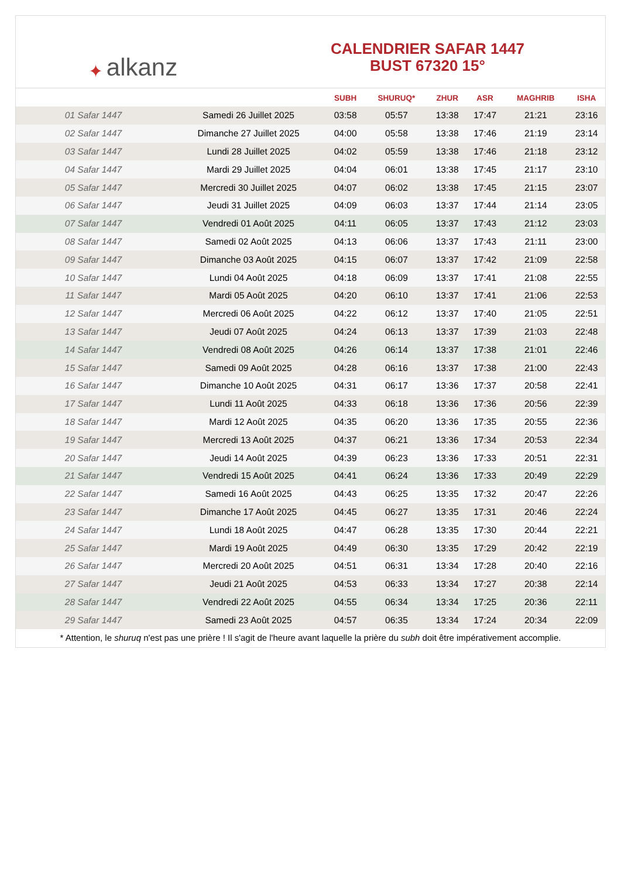✦ alkanz
CALENDRIER SAFAR 1447
BUST 67320 15°
| | | SUBH | SHURUQ* | ZHUR | ASR | MAGHRIB | ISHA |
| --- | --- | --- | --- | --- | --- | --- | --- |
| 01 Safar 1447 | Samedi 26 Juillet 2025 | 03:58 | 05:57 | 13:38 | 17:47 | 21:21 | 23:16 |
| 02 Safar 1447 | Dimanche 27 Juillet 2025 | 04:00 | 05:58 | 13:38 | 17:46 | 21:19 | 23:14 |
| 03 Safar 1447 | Lundi 28 Juillet 2025 | 04:02 | 05:59 | 13:38 | 17:46 | 21:18 | 23:12 |
| 04 Safar 1447 | Mardi 29 Juillet 2025 | 04:04 | 06:01 | 13:38 | 17:45 | 21:17 | 23:10 |
| 05 Safar 1447 | Mercredi 30 Juillet 2025 | 04:07 | 06:02 | 13:38 | 17:45 | 21:15 | 23:07 |
| 06 Safar 1447 | Jeudi 31 Juillet 2025 | 04:09 | 06:03 | 13:37 | 17:44 | 21:14 | 23:05 |
| 07 Safar 1447 | Vendredi 01 Août 2025 | 04:11 | 06:05 | 13:37 | 17:43 | 21:12 | 23:03 |
| 08 Safar 1447 | Samedi 02 Août 2025 | 04:13 | 06:06 | 13:37 | 17:43 | 21:11 | 23:00 |
| 09 Safar 1447 | Dimanche 03 Août 2025 | 04:15 | 06:07 | 13:37 | 17:42 | 21:09 | 22:58 |
| 10 Safar 1447 | Lundi 04 Août 2025 | 04:18 | 06:09 | 13:37 | 17:41 | 21:08 | 22:55 |
| 11 Safar 1447 | Mardi 05 Août 2025 | 04:20 | 06:10 | 13:37 | 17:41 | 21:06 | 22:53 |
| 12 Safar 1447 | Mercredi 06 Août 2025 | 04:22 | 06:12 | 13:37 | 17:40 | 21:05 | 22:51 |
| 13 Safar 1447 | Jeudi 07 Août 2025 | 04:24 | 06:13 | 13:37 | 17:39 | 21:03 | 22:48 |
| 14 Safar 1447 | Vendredi 08 Août 2025 | 04:26 | 06:14 | 13:37 | 17:38 | 21:01 | 22:46 |
| 15 Safar 1447 | Samedi 09 Août 2025 | 04:28 | 06:16 | 13:37 | 17:38 | 21:00 | 22:43 |
| 16 Safar 1447 | Dimanche 10 Août 2025 | 04:31 | 06:17 | 13:36 | 17:37 | 20:58 | 22:41 |
| 17 Safar 1447 | Lundi 11 Août 2025 | 04:33 | 06:18 | 13:36 | 17:36 | 20:56 | 22:39 |
| 18 Safar 1447 | Mardi 12 Août 2025 | 04:35 | 06:20 | 13:36 | 17:35 | 20:55 | 22:36 |
| 19 Safar 1447 | Mercredi 13 Août 2025 | 04:37 | 06:21 | 13:36 | 17:34 | 20:53 | 22:34 |
| 20 Safar 1447 | Jeudi 14 Août 2025 | 04:39 | 06:23 | 13:36 | 17:33 | 20:51 | 22:31 |
| 21 Safar 1447 | Vendredi 15 Août 2025 | 04:41 | 06:24 | 13:36 | 17:33 | 20:49 | 22:29 |
| 22 Safar 1447 | Samedi 16 Août 2025 | 04:43 | 06:25 | 13:35 | 17:32 | 20:47 | 22:26 |
| 23 Safar 1447 | Dimanche 17 Août 2025 | 04:45 | 06:27 | 13:35 | 17:31 | 20:46 | 22:24 |
| 24 Safar 1447 | Lundi 18 Août 2025 | 04:47 | 06:28 | 13:35 | 17:30 | 20:44 | 22:21 |
| 25 Safar 1447 | Mardi 19 Août 2025 | 04:49 | 06:30 | 13:35 | 17:29 | 20:42 | 22:19 |
| 26 Safar 1447 | Mercredi 20 Août 2025 | 04:51 | 06:31 | 13:34 | 17:28 | 20:40 | 22:16 |
| 27 Safar 1447 | Jeudi 21 Août 2025 | 04:53 | 06:33 | 13:34 | 17:27 | 20:38 | 22:14 |
| 28 Safar 1447 | Vendredi 22 Août 2025 | 04:55 | 06:34 | 13:34 | 17:25 | 20:36 | 22:11 |
| 29 Safar 1447 | Samedi 23 Août 2025 | 04:57 | 06:35 | 13:34 | 17:24 | 20:34 | 22:09 |
* Attention, le shuruq n'est pas une prière ! Il s'agit de l'heure avant laquelle la prière du subh doit être impérativement accomplie.